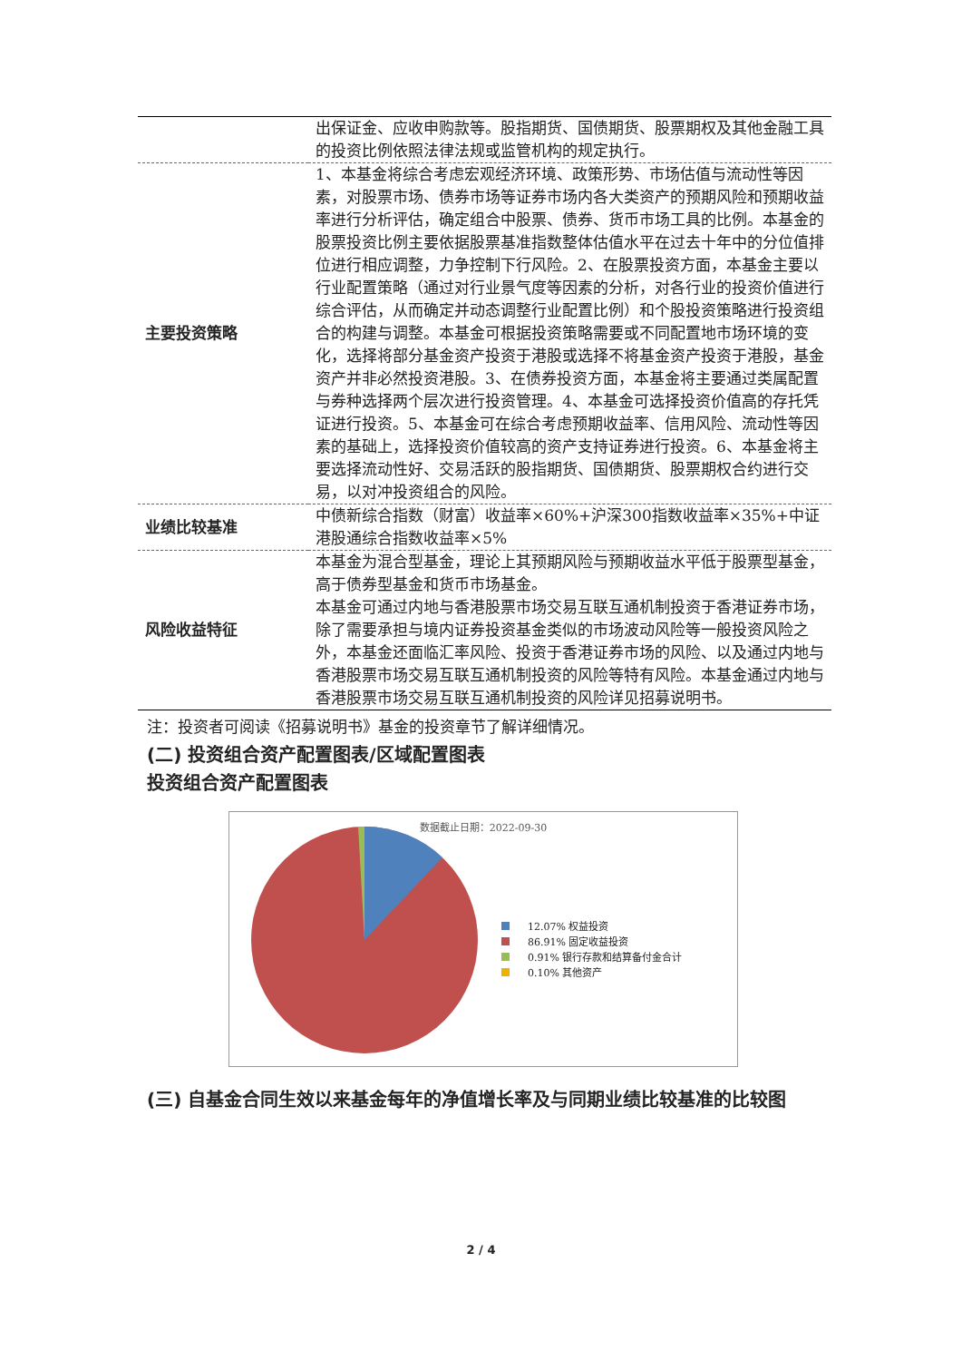| | 出保证金、应收申购款等。股指期货、国债期货、股票期权及其他金融工具的投资比例依照法律法规或监管机构的规定执行。 |
| 主要投资策略 | 1、本基金将综合考虑宏观经济环境、政策形势、市场估值与流动性等因素，对股票市场、债券市场等证券市场内各大类资产的预期风险和预期收益率进行分析评估，确定组合中股票、债券、货币市场工具的比例。本基金的股票投资比例主要依据股票基准指数整体估值水平在过去十年中的分位值排位进行相应调整，力争控制下行风险。2、在股票投资方面，本基金主要以行业配置策略（通过对行业景气度等因素的分析，对各行业的投资价值进行综合评估，从而确定并动态调整行业配置比例）和个股投资策略进行投资组合的构建与调整。本基金可根据投资策略需要或不同配置地市场环境的变化，选择将部分基金资产投资于港股或选择不将基金资产投资于港股，基金资产并非必然投资港股。3、在债券投资方面，本基金将主要通过类属配置与券种选择两个层次进行投资管理。4、本基金可选择投资价值高的存托凭证进行投资。5、本基金可在综合考虑预期收益率、信用风险、流动性等因素的基础上，选择投资价值较高的资产支持证券进行投资。6、本基金将主要选择流动性好、交易活跃的股指期货、国债期货、股票期权合约进行交易，以对冲投资组合的风险。 |
| 业绩比较基准 | 中债新综合指数（财富）收益率×60%+沪深300指数收益率×35%+中证港股通综合指数收益率×5% |
| 风险收益特征 | 本基金为混合型基金，理论上其预期风险与预期收益水平低于股票型基金，高于债券型基金和货币市场基金。 本基金可通过内地与香港股票市场交易互联互通机制投资于香港证券市场，除了需要承担与境内证券投资基金类似的市场波动风险等一般投资风险之外，本基金还面临汇率风险、投资于香港证券市场的风险、以及通过内地与香港股票市场交易互联互通机制投资的风险等特有风险。本基金通过内地与香港股票市场交易互联互通机制投资的风险详见招募说明书。 |
注：投资者可阅读《招募说明书》基金的投资章节了解详细情况。
(二) 投资组合资产配置图表/区域配置图表
投资组合资产配置图表
数据截止日期：2022-09-30
12.07% 权益投资
86.91% 固定收益投资
0.91% 银行存款和结算备付金合计
0.10% 其他资产
(三) 自基金合同生效以来基金每年的净值增长率及与同期业绩比较基准的比较图
2 / 4